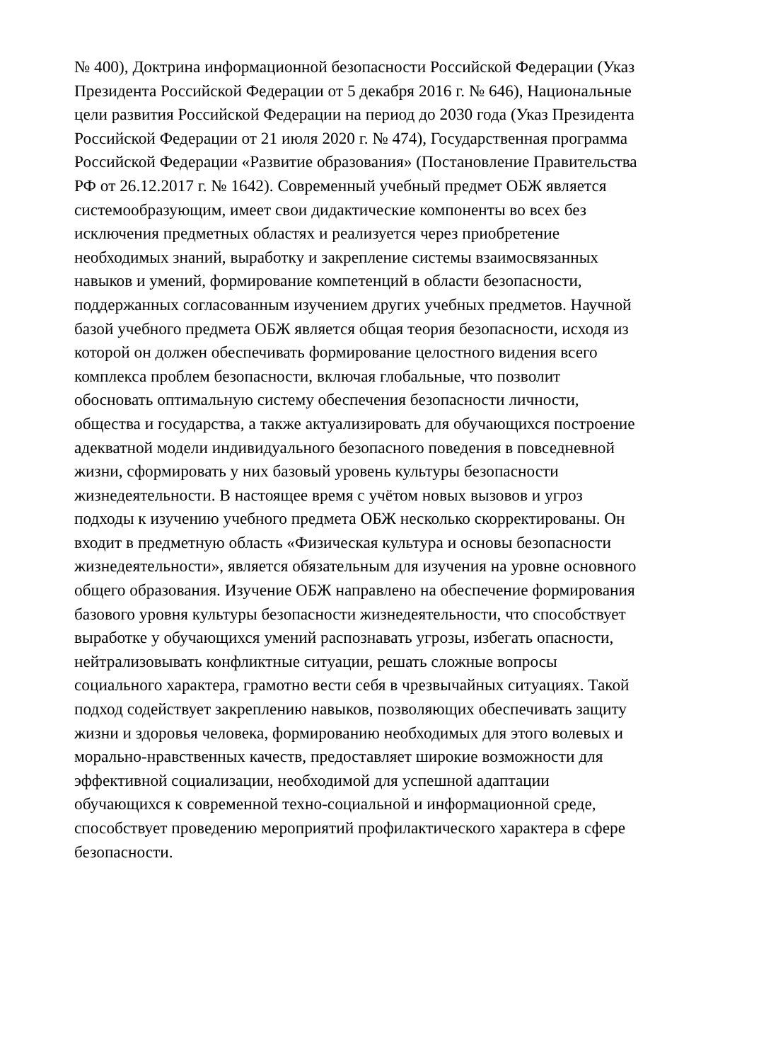№ 400), Доктрина информационной безопасности Российской Федерации (Указ
Президента Российской Федерации от 5 декабря 2016 г. № 646), Национальные
цели развития Российской Федерации на период до 2030 года (Указ Президента
Российской Федерации от 21 июля 2020 г. № 474), Государственная программа
Российской Федерации «Развитие образования» (Постановление Правительства
РФ от 26.12.2017 г. № 1642). Современный учебный предмет ОБЖ является
системообразующим, имеет свои дидактические компоненты во всех без
исключения предметных областях и реализуется через приобретение
необходимых знаний, выработку и закрепление системы взаимосвязанных
навыков и умений, формирование компетенций в области безопасности,
поддержанных согласованным изучением других учебных предметов. Научной
базой учебного предмета ОБЖ является общая теория безопасности, исходя из
которой он должен обеспечивать формирование целостного видения всего
комплекса проблем безопасности, включая глобальные, что позволит
обосновать оптимальную систему обеспечения безопасности личности,
общества и государства, а также актуализировать для обучающихся построение
адекватной модели индивидуального безопасного поведения в повседневной
жизни, сформировать у них базовый уровень культуры безопасности
жизнедеятельности. В настоящее время с учётом новых вызовов и угроз
подходы к изучению учебного предмета ОБЖ несколько скорректированы. Он
входит в предметную область «Физическая культура и основы безопасности
жизнедеятельности», является обязательным для изучения на уровне основного
общего образования. Изучение ОБЖ направлено на обеспечение формирования
базового уровня культуры безопасности жизнедеятельности, что способствует
выработке у обучающихся умений распознавать угрозы, избегать опасности,
нейтрализовывать конфликтные ситуации, решать сложные вопросы
социального характера, грамотно вести себя в чрезвычайных ситуациях. Такой
подход содействует закреплению навыков, позволяющих обеспечивать защиту
жизни и здоровья человека, формированию необходимых для этого волевых и
морально-нравственных качеств, предоставляет широкие возможности для
эффективной социализации, необходимой для успешной адаптации
обучающихся к современной техно-социальной и информационной среде,
способствует проведению мероприятий профилактического характера в сфере
безопасности.